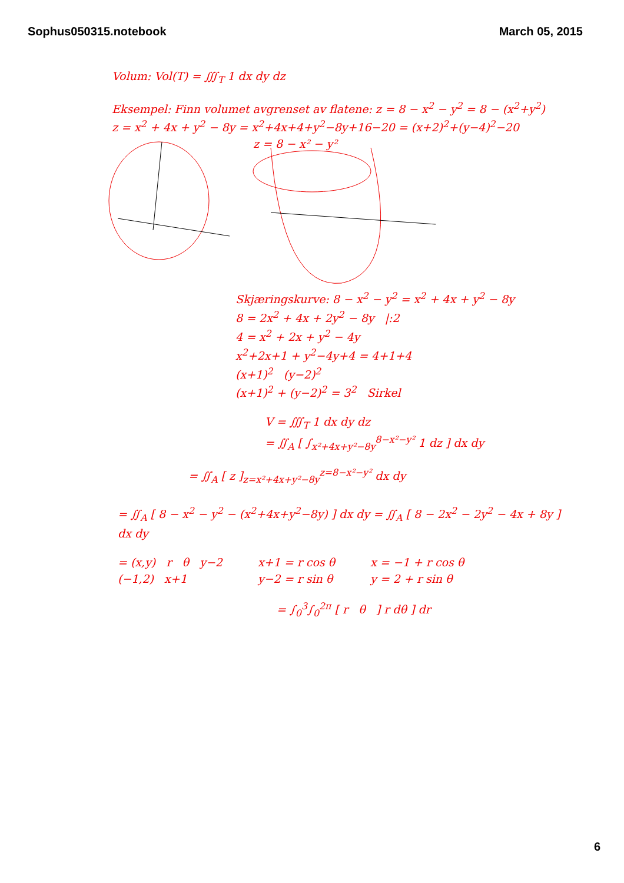Sophus050315.notebook March 05, 2015
Volum: Vol(T) = ∭<sub>T</sub> 1 dx dy dz
Eksempel: Finn volumet avgrenset av flatene: z = 8 − x<sup>2</sup> − y<sup>2</sup> = 8 − (x<sup>2</sup>+y<sup>2</sup>)
z = x<sup>2</sup> + 4x + y<sup>2</sup> − 8y = x<sup>2</sup>+4x+4+y<sup>2</sup>−8y+16−20 = (x+2)<sup>2</sup>+(y−4)<sup>2</sup>−20
z = 8 − x² − y²
Skjæringskurve: 8 − x<sup>2</sup> − y<sup>2</sup> = x<sup>2</sup> + 4x + y<sup>2</sup> − 8y
8 = 2x<sup>2</sup> + 4x + 2y<sup>2</sup> − 8y |:2
4 = x<sup>2</sup> + 2x + y<sup>2</sup> − 4y
x<sup>2</sup>+2x+1 + y<sup>2</sup>−4y+4 = 4+1+4
(x+1)<sup>2</sup> (y−2)<sup>2</sup>
(x+1)<sup>2</sup> + (y−2)<sup>2</sup> = 3<sup>2</sup> Sirkel
V = ∭<sub>T</sub> 1 dx dy dz
= ∬<sub>A</sub> [ ∫<sub>x²+4x+y²−8y</sub><sup>8−x²−y²</sup> 1 dz ] dx dy
= ∬<sub>A</sub> [ z ]<sub>z=x²+4x+y²−8y</sub><sup>z=8−x²−y²</sup> dx dy
= ∬<sub>A</sub> [ 8 − x<sup>2</sup> − y<sup>2</sup> − (x<sup>2</sup>+4x+y<sup>2</sup>−8y) ] dx dy = ∬<sub>A</sub> [ 8 − 2x<sup>2</sup> − 2y<sup>2</sup> − 4x + 8y ] dx dy
= (x,y) r θ y−2
(−1,2) x+1
x+1 = r cos θ
y−2 = r sin θ
x = −1 + r cos θ
y = 2 + r sin θ
= ∫<sub>0</sub><sup>3</sup>∫<sub>0</sub><sup>2π</sup> [ r θ ] r dθ ] dr
6